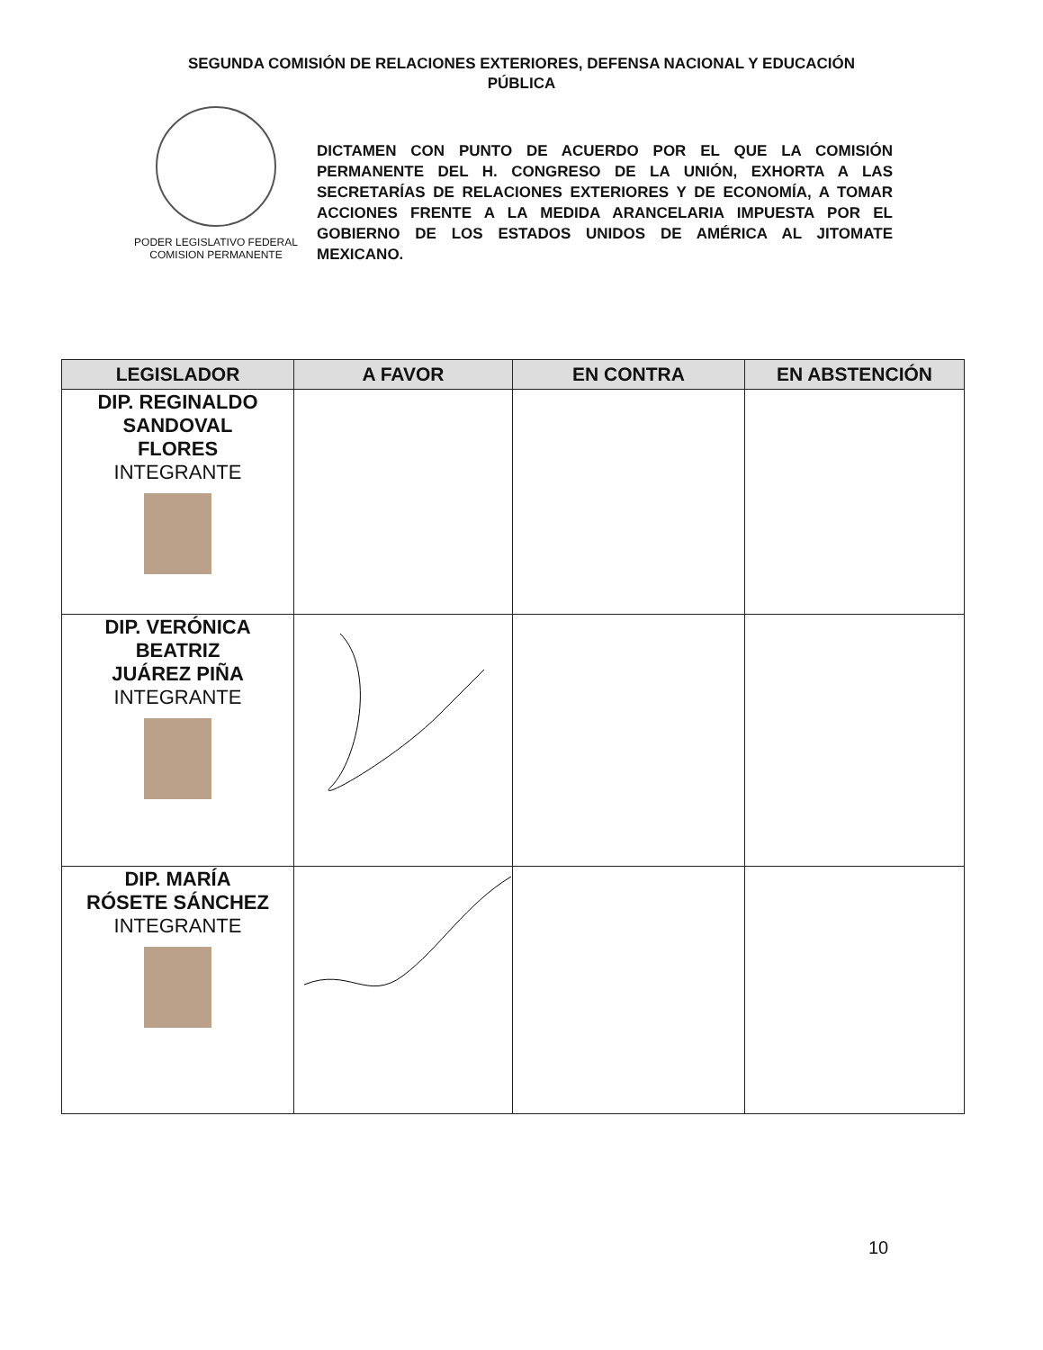SEGUNDA COMISIÓN DE RELACIONES EXTERIORES, DEFENSA NACIONAL Y EDUCACIÓN PÚBLICA
PODER LEGISLATIVO FEDERAL
COMISION PERMANENTE
DICTAMEN CON PUNTO DE ACUERDO POR EL QUE LA COMISIÓN PERMANENTE DEL H. CONGRESO DE LA UNIÓN, EXHORTA A LAS SECRETARÍAS DE RELACIONES EXTERIORES Y DE ECONOMÍA, A TOMAR ACCIONES FRENTE A LA MEDIDA ARANCELARIA IMPUESTA POR EL GOBIERNO DE LOS ESTADOS UNIDOS DE AMÉRICA AL JITOMATE MEXICANO.
| LEGISLADOR | A FAVOR | EN CONTRA | EN ABSTENCIÓN |
| --- | --- | --- | --- |
| DIP. REGINALDO SANDOVAL FLORES INTEGRANTE | | | |
| DIP. VERÓNICA BEATRIZ JUÁREZ PIÑA INTEGRANTE | | | |
| DIP. MARÍA RÓSETE SÁNCHEZ INTEGRANTE | | | |
10